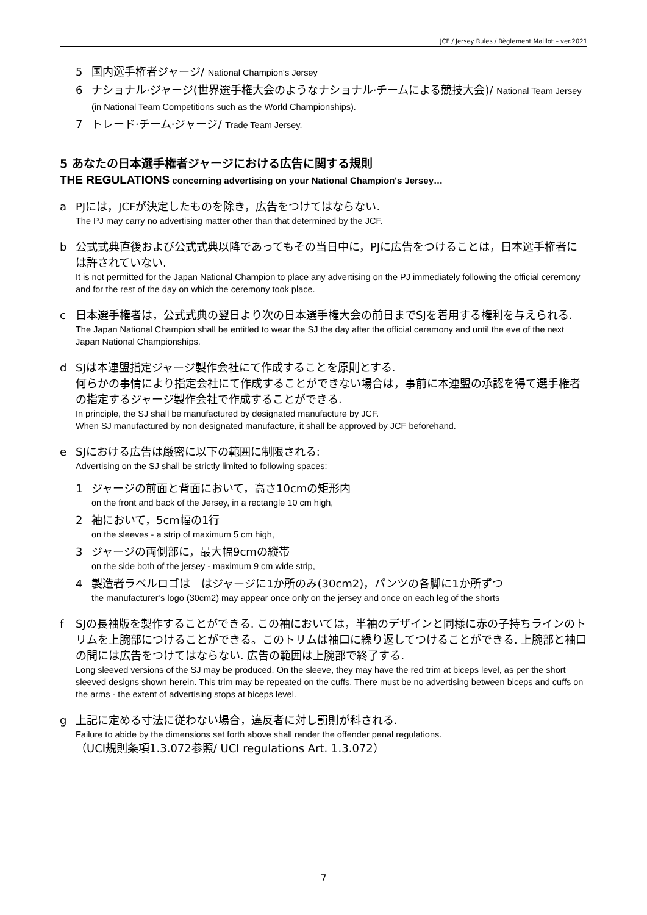JCF / Jersey Rules / Règlement Maillot – ver.2021
5 国内選手権者ジャージ/ National Champion's Jersey
6 ナショナル·ジャージ(世界選手権大会のようなナショナル·チームによる競技大会)/ National Team Jersey (in National Team Competitions such as the World Championships).
7 トレード·チーム·ジャージ/ Trade Team Jersey.
5 あなたの日本選手権者ジャージにおける広告に関する規則
THE REGULATIONS concerning advertising on your National Champion's Jersey…
a PJには，JCFが決定したものを除き，広告をつけてはならない.
The PJ may carry no advertising matter other than that determined by the JCF.
b 公式式典直後および公式式典以降であってもその当日中に，PJに広告をつけることは，日本選手権者には許されていない.
It is not permitted for the Japan National Champion to place any advertising on the PJ immediately following the official ceremony and for the rest of the day on which the ceremony took place.
c 日本選手権者は，公式式典の翌日より次の日本選手権大会の前日までSJを着用する権利を与えられる.
The Japan National Champion shall be entitled to wear the SJ the day after the official ceremony and until the eve of the next Japan National Championships.
d SJは本連盟指定ジャージ製作会社にて作成することを原則とする.
何らかの事情により指定会社にて作成することができない場合は，事前に本連盟の承認を得て選手権者の指定するジャージ製作会社で作成することができる.
In principle, the SJ shall be manufactured by designated manufacture by JCF.
When SJ manufactured by non designated manufacture, it shall be approved by JCF beforehand.
e SJにおける広告は厳密に以下の範囲に制限される:
Advertising on the SJ shall be strictly limited to following spaces:
1 ジャージの前面と背面において，高さ10cmの矩形内
on the front and back of the Jersey, in a rectangle 10 cm high,
2 袖において，5cm幅の1行
on the sleeves - a strip of maximum 5 cm high,
3 ジャージの両側部に，最大幅9cmの縦帯
on the side both of the jersey - maximum 9 cm wide strip,
4 製造者ラベルロゴは　はジャージに1か所のみ(30cm2)，パンツの各脚に1か所ずつ
the manufacturer’s logo (30cm2) may appear once only on the jersey and once on each leg of the shorts
f SJの長袖版を製作することができる. この袖においては，半袖のデザインと同様に赤の子持ちラインのトリムを上腕部につけることができる。このトリムは袖口に繰り返してつけることができる. 上腕部と袖口の間には広告をつけてはならない. 広告の範囲は上腕部で終了する.
Long sleeved versions of the SJ may be produced. On the sleeve, they may have the red trim at biceps level, as per the short sleeved designs shown herein. This trim may be repeated on the cuffs. There must be no advertising between biceps and cuffs on the arms - the extent of advertising stops at biceps level.
g 上記に定める寸法に従わない場合，違反者に対し罰則が科される.
Failure to abide by the dimensions set forth above shall render the offender penal regulations.
（UCI規則条項1.3.072参照/ UCI regulations Art. 1.3.072）
7